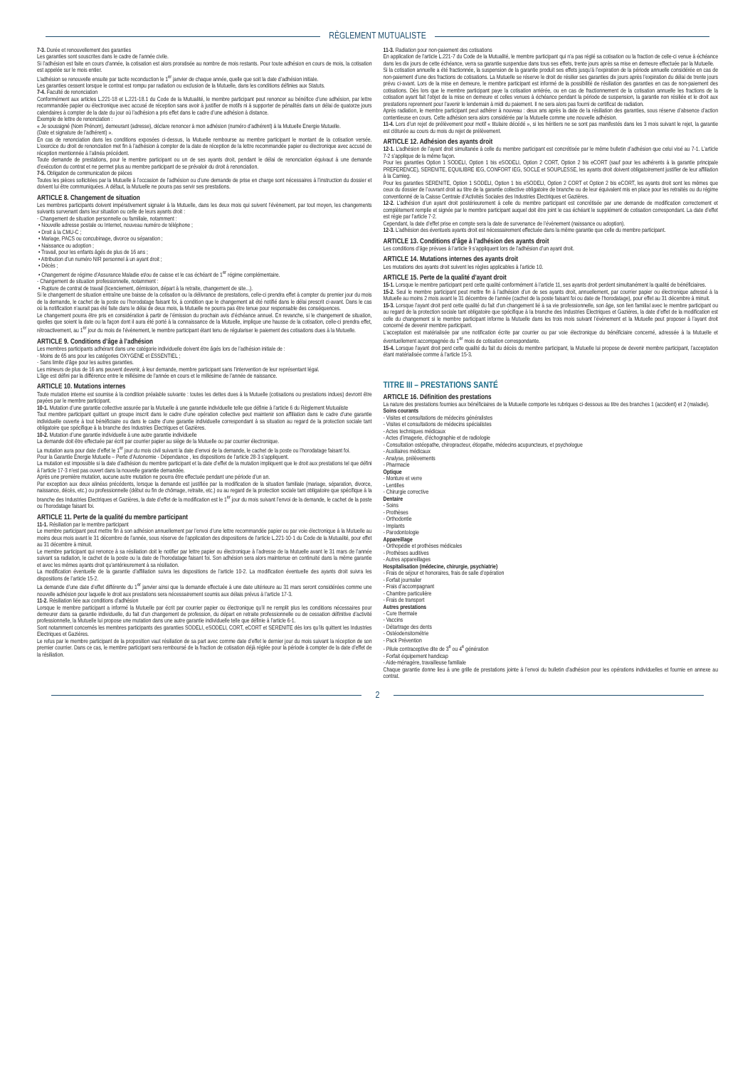RÈGLEMENT MUTUALISTE
7-3. Durée et renouvellement des garanties
Les garanties sont souscrites dans le cadre de l’année civile.
Si l’adhésion est faite en cours d’année, la cotisation est alors proratisée au nombre de mois restants. Pour toute adhésion en cours de mois, la cotisation est appelée sur le mois entier.
L’adhésion se renouvelle ensuite par tacite reconduction le 1<sup>er</sup> janvier de chaque année, quelle que soit la date d’adhésion initiale.
Les garanties cessent lorsque le contrat est rompu par radiation ou exclusion de la Mutuelle, dans les conditions définies aux Statuts.
7-4. Faculté de renonciation
Conformément aux articles L.221-18 et L.221-18.1 du Code de la Mutualité, le membre participant peut renoncer au bénéfice d’une adhésion, par lettre recommandée papier ou électronique avec accusé de réception sans avoir à justifier de motifs ni à supporter de pénalités dans un délai de quatorze jours calendaires à compter de la date du jour où l’adhésion a pris effet dans le cadre d’une adhésion à distance.
Exemple de lettre de renonciation :
« Je soussigné (Nom Prénom), demeurant (adresse), déclare renoncer à mon adhésion (numéro d’adhérent) à la Mutuelle Energie Mutuelle.
(Date et signature de l’adhérent) ».
En cas de renonciation dans les conditions exposées ci-dessus, la Mutuelle rembourse au membre participant le montant de la cotisation versée. L’exercice du droit de renonciation met fin à l’adhésion à compter de la date de réception de la lettre recommandée papier ou électronique avec accusé de réception mentionnée à l’alinéa précédent.
Toute demande de prestations, pour le membre participant ou un de ses ayants droit, pendant le délai de renonciation équivaut à une demande d’exécution du contrat et ne permet plus au membre participant de se prévaloir du droit à renonciation.
7-5. Obligation de communication de pièces
Toutes les pièces sollicitées par la Mutuelle à l’occasion de l’adhésion ou d’une demande de prise en charge sont nécessaires à l’instruction du dossier et doivent lui être communiquées. A défaut, la Mutuelle ne pourra pas servir ses prestations.
ARTICLE 8. Changement de situation
Les membres participants doivent impérativement signaler à la Mutuelle, dans les deux mois qui suivent l’évènement, par tout moyen, les changements suivants survenant dans leur situation ou celle de leurs ayants droit :
- Changement de situation personnelle ou familiale, notamment :
• Nouvelle adresse postale ou Internet, nouveau numéro de téléphone ;
• Droit à la CMU-C ;
• Mariage, PACS ou concubinage, divorce ou séparation ;
• Naissance ou adoption ;
• Travail, pour les enfants âgés de plus de 16 ans ;
• Attribution d’un numéro NIR personnel à un ayant droit ;
• Décès ;
• Changement de régime d’Assurance Maladie et/ou de caisse et le cas échéant de 1<sup>er</sup> régime complémentaire.
- Changement de situation professionnelle, notamment :
• Rupture de contrat de travail (licenciement, démission, départ à la retraite, changement de site...).
Si le changement de situation entraîne une baisse de la cotisation ou la délivrance de prestations, celle-ci prendra effet à compter du premier jour du mois de la demande, le cachet de la poste ou l’horodatage faisant foi, à condition que le changement ait été notifié dans le délai prescrit ci-avant. Dans le cas où la notification n’aurait pas été faite dans le délai de deux mois, la Mutuelle ne pourra pas être tenue pour responsable des conséquences.
Le changement pourra être pris en considération à partir de l’émission du prochain avis d’échéance annuel. En revanche, si le changement de situation, quelles que soient la date ou la façon dont il aura été porté à la connaissance de la Mutuelle, implique une hausse de la cotisation, celle-ci prendra effet, rétroactivement, au 1<sup>er</sup> jour du mois de l’évènement, le membre participant étant tenu de régulariser le paiement des cotisations dues à la Mutuelle.
ARTICLE 9. Conditions d’âge à l’adhésion
Les membres participants adhérant dans une catégorie individuelle doivent être âgés lors de l’adhésion initiale de :
- Moins de 65 ans pour les catégories OXYGENE et ESSENTIEL ;
- Sans limite d’âge pour les autres garanties.
Les mineurs de plus de 16 ans peuvent devenir, à leur demande, membre participant sans l’intervention de leur représentant légal.
L’âge est défini par la différence entre le millésime de l’année en cours et le millésime de l’année de naissance.
ARTICLE 10. Mutations internes
Toute mutation interne est soumise à la condition préalable suivante : toutes les dettes dues à la Mutuelle (cotisations ou prestations indues) devront être payées par le membre participant.
10-1. Mutation d’une garantie collective assurée par la Mutuelle à une garantie individuelle telle que définie à l’article 6 du Règlement Mutualiste
Tout membre participant quittant un groupe inscrit dans le cadre d’une opération collective peut maintenir son affiliation dans le cadre d’une garantie individuelle ouverte à tout bénéficiaire ou dans le cadre d’une garantie individuelle correspondant à sa situation au regard de la protection sociale tant obligatoire que spécifique à la branche des Industries Electriques et Gazières.
10-2. Mutation d’une garantie individuelle à une autre garantie individuelle
La demande doit être effectuée par écrit par courrier papier au siège de la Mutuelle ou par courrier électronique.
La mutation aura pour date d’effet le 1<sup>er</sup> jour du mois civil suivant la date d’envoi de la demande, le cachet de la poste ou l’horodatage faisant foi.
Pour la Garantie Energie Mutuelle – Perte d’Autonomie - Dépendance , les dispositions de l’article 28-3 s’appliquent.
La mutation est impossible si la date d’adhésion du membre participant et la date d’effet de la mutation impliquent que le droit aux prestations tel que défini à l’article 17-3 n’est pas ouvert dans la nouvelle garantie demandée.
Après une première mutation, aucune autre mutation ne pourra être effectuée pendant une période d’un an.
Par exception aux deux alinéas précédents, lorsque la demande est justifiée par la modification de la situation familiale (mariage, séparation, divorce, naissance, décès, etc.) ou professionnelle (début ou fin de chômage, retraite, etc.) ou au regard de la protection sociale tant obligatoire que spécifique à la branche des Industries Electriques et Gazières, la date d’effet de la modification est le 1<sup>er</sup> jour du mois suivant l’envoi de la demande, le cachet de la poste ou l’horodatage faisant foi.
ARTICLE 11. Perte de la qualité du membre participant
11-1. Résiliation par le membre participant
Le membre participant peut mettre fin à son adhésion annuellement par l’envoi d’une lettre recommandée papier ou par voie électronique à la Mutuelle au moins deux mois avant le 31 décembre de l’année, sous réserve de l’application des dispositions de l’article L.221-10-1 du Code de la Mutualité, pour effet au 31 décembre à minuit.
Le membre participant qui renonce à sa résiliation doit le notifier par lettre papier ou électronique à l’adresse de la Mutuelle avant le 31 mars de l’année suivant sa radiation, le cachet de la poste ou la date de l’horodatage faisant foi. Son adhésion sera alors maintenue en continuité dans la même garantie et avec les mêmes ayants droit qu’antérieurement à sa résiliation.
La modification éventuelle de la garantie d’affiliation suivra les dispositions de l’article 10-2. La modification éventuelle des ayants droit suivra les dispositions de l’article 15-2.
La demande d’une date d’effet différente du 1<sup>er</sup> janvier ainsi que la demande effectuée à une date ultérieure au 31 mars seront considérées comme une nouvelle adhésion pour laquelle le droit aux prestations sera nécessairement soumis aux délais prévus à l’article 17-3.
11-2. Résiliation liée aux conditions d’adhésion
Lorsque le membre participant a informé la Mutuelle par écrit par courrier papier ou électronique qu’il ne remplit plus les conditions nécessaires pour demeurer dans sa garantie individuelle, du fait d’un changement de profession, du départ en retraite professionnelle ou de cessation définitive d’activité professionnelle, la Mutuelle lui propose une mutation dans une autre garantie individuelle telle que définie à l’article 6-1.
Sont notamment concernés les membres participants des garanties SODELI, eSODELI, CORT, eCORT et SERENITE dès lors qu’ils quittent les Industries Electriques et Gazières.
Le refus par le membre participant de la proposition vaut résiliation de sa part avec comme date d’effet le dernier jour du mois suivant la réception de son premier courrier. Dans ce cas, le membre participant sera remboursé de la fraction de cotisation déjà réglée pour la période à compter de la date d’effet de la résiliation.
11-3. Radiation pour non-paiement des cotisations
En application de l’article L.221-7 du Code de la Mutualité, le membre participant qui n’a pas réglé sa cotisation ou la fraction de celle-ci venue à échéance dans les dix jours de cette échéance, verra sa garantie suspendue dans tous ses effets, trente jours après sa mise en demeure effectuée par la Mutuelle.
Si la cotisation annuelle a été fractionnée, la suspension de la garantie produit ses effets jusqu’à l’expiration de la période annuelle considérée en cas de non-paiement d’une des fractions de cotisations. La Mutuelle se réserve le droit de résilier ses garanties dix jours après l’expiration du délai de trente jours prévu ci-avant. Lors de la mise en demeure, le membre participant est informé de la possibilité de résiliation des garanties en cas de non-paiement des cotisations. Dès lors que le membre participant paye la cotisation arriérée, ou en cas de fractionnement de la cotisation annuelle les fractions de la cotisation ayant fait l’objet de la mise en demeure et celles venues à échéance pendant la période de suspension, la garantie non résiliée et le droit aux prestations reprennent pour l’avenir le lendemain à midi du paiement. Il ne sera alors pas fourni de certificat de radiation.
Après radiation, le membre participant peut adhérer à nouveau : deux ans après la date de la résiliation des garanties, sous réserve d’absence d’action contentieuse en cours. Cette adhésion sera alors considérée par la Mutuelle comme une nouvelle adhésion.
11-4. Lors d’un rejet de prélèvement pour motif « titulaire décédé », si les héritiers ne se sont pas manifestés dans les 3 mois suivant le rejet, la garantie est clôturée au cours du mois du rejet de prélèvement.
ARTICLE 12. Adhésion des ayants droit
12-1. L’adhésion de l’ayant droit simultanée à celle du membre participant est concrétisée par le même bulletin d’adhésion que celui visé au 7-1. L’article 7-2 s’applique de la même façon.
Pour les garanties Option 1 SODELI, Option 1 bis eSODELI, Option 2 CORT, Option 2 bis eCORT (sauf pour les adhérents à la garantie principale PREFERENCE), SERENITE, EQUILIBRE IEG, CONFORT IEG, SOCLE et SOUPLESSE, les ayants droit doivent obligatoirement justifier de leur affiliation à la Camieg.
Pour les garanties SERENITE, Option 1 SODELI, Option 1 bis eSODELI, Option 2 CORT et Option 2 bis eCORT, les ayants droit sont les mêmes que ceux du dossier de l’ouvrant droit au titre de la garantie collective obligatoire de branche ou de leur équivalent mis en place pour les retraités ou du régime conventionné de la Caisse Centrale d’Activités Sociales des Industries Electriques et Gazières.
12-2. L’adhésion d’un ayant droit postérieurement à celle du membre participant est concrétisée par une demande de modification correctement et complètement remplie et signée par le membre participant auquel doit être joint le cas échéant le supplément de cotisation correspondant. La date d’effet est régie par l’article 7-2.
Cependant, la date d’effet prise en compte sera la date de survenance de l’évènement (naissance ou adoption).
12-3. L’adhésion des éventuels ayants droit est nécessairement effectuée dans la même garantie que celle du membre participant.
ARTICLE 13. Conditions d’âge à l’adhésion des ayants droit
Les conditions d’âge prévues à l’article 9 s’appliquent lors de l’adhésion d’un ayant droit.
ARTICLE 14. Mutations internes des ayants droit
Les mutations des ayants droit suivent les règles applicables à l’article 10.
ARTICLE 15. Perte de la qualité d’ayant droit
15-1. Lorsque le membre participant perd cette qualité conformément à l’article 11, ses ayants droit perdent simultanément la qualité de bénéficiaires.
15-2. Seul le membre participant peut mettre fin à l’adhésion d’un de ses ayants droit, annuellement, par courrier papier ou électronique adressé à la Mutuelle au moins 2 mois avant le 31 décembre de l’année (cachet de la poste faisant foi ou date de l’horodatage), pour effet au 31 décembre à minuit.
15-3. Lorsque l’ayant droit perd cette qualité du fait d’un changement lié à sa vie professionnelle, son âge, son lien familial avec le membre participant ou au regard de la protection sociale tant obligatoire que spécifique à la branche des Industries Electriques et Gazières, la date d’effet de la modification est celle du changement si le membre participant informe la Mutuelle dans les trois mois suivant l’évènement et la Mutuelle peut proposer à l’ayant droit concerné de devenir membre participant.
L’acceptation est matérialisée par une notification écrite par courrier ou par voie électronique du bénéficiaire concerné, adressée à la Mutuelle et éventuellement accompagnée du 1<sup>er</sup> mois de cotisation correspondante.
15-4. Lorsque l’ayant droit perd cette qualité du fait du décès du membre participant, la Mutuelle lui propose de devenir membre participant, l’acceptation étant matérialisée comme à l’article 15-3.
TITRE III – PRESTATIONS SANTÉ
ARTICLE 16. Définition des prestations
La nature des prestations fournies aux bénéficiaires de la Mutuelle comporte les rubriques ci-dessous au titre des branches 1 (accident) et 2 (maladie).
Soins courants
- Visites et consultations de médecins généralistes
- Visites et consultations de médecins spécialistes
- Actes techniques médicaux
- Actes d’imagerie, d’échographie et de radiologie
- Consultation ostéopathe, chiropracteur, étiopathe, médecins acupuncteurs, et psychologue
- Auxiliaires médicaux
- Analyse, prélèvements
- Pharmacie
Optique
- Monture et verre
- Lentilles
- Chirurgie corrective
Dentaire
- Soins
- Prothèses
- Orthodontie
- Implants
- Parodontologie
Appareillage
- Orthopédie et prothèses médicales
- Prothèses auditives
- Autres appareillages
Hospitalisation (médecine, chirurgie, psychiatrie)
- Frais de séjour et honoraires, frais de salle d’opération
- Forfait journalier
- Frais d’accompagnant
- Chambre particulière
- Frais de transport
Autres prestations
- Cure thermale
- Vaccins
- Détartrage des dents
- Ostéodensitométrie
- Pack Prévention
- Pilule contraceptive dite de 3<sup>e</sup> ou 4<sup>e</sup> génération
- Forfait équipement handicap
- Aide-ménagère, travailleuse familiale
Chaque garantie donne lieu à une grille de prestations jointe à l’envoi du bulletin d’adhésion pour les opérations individuelles et fournie en annexe au contrat.
2